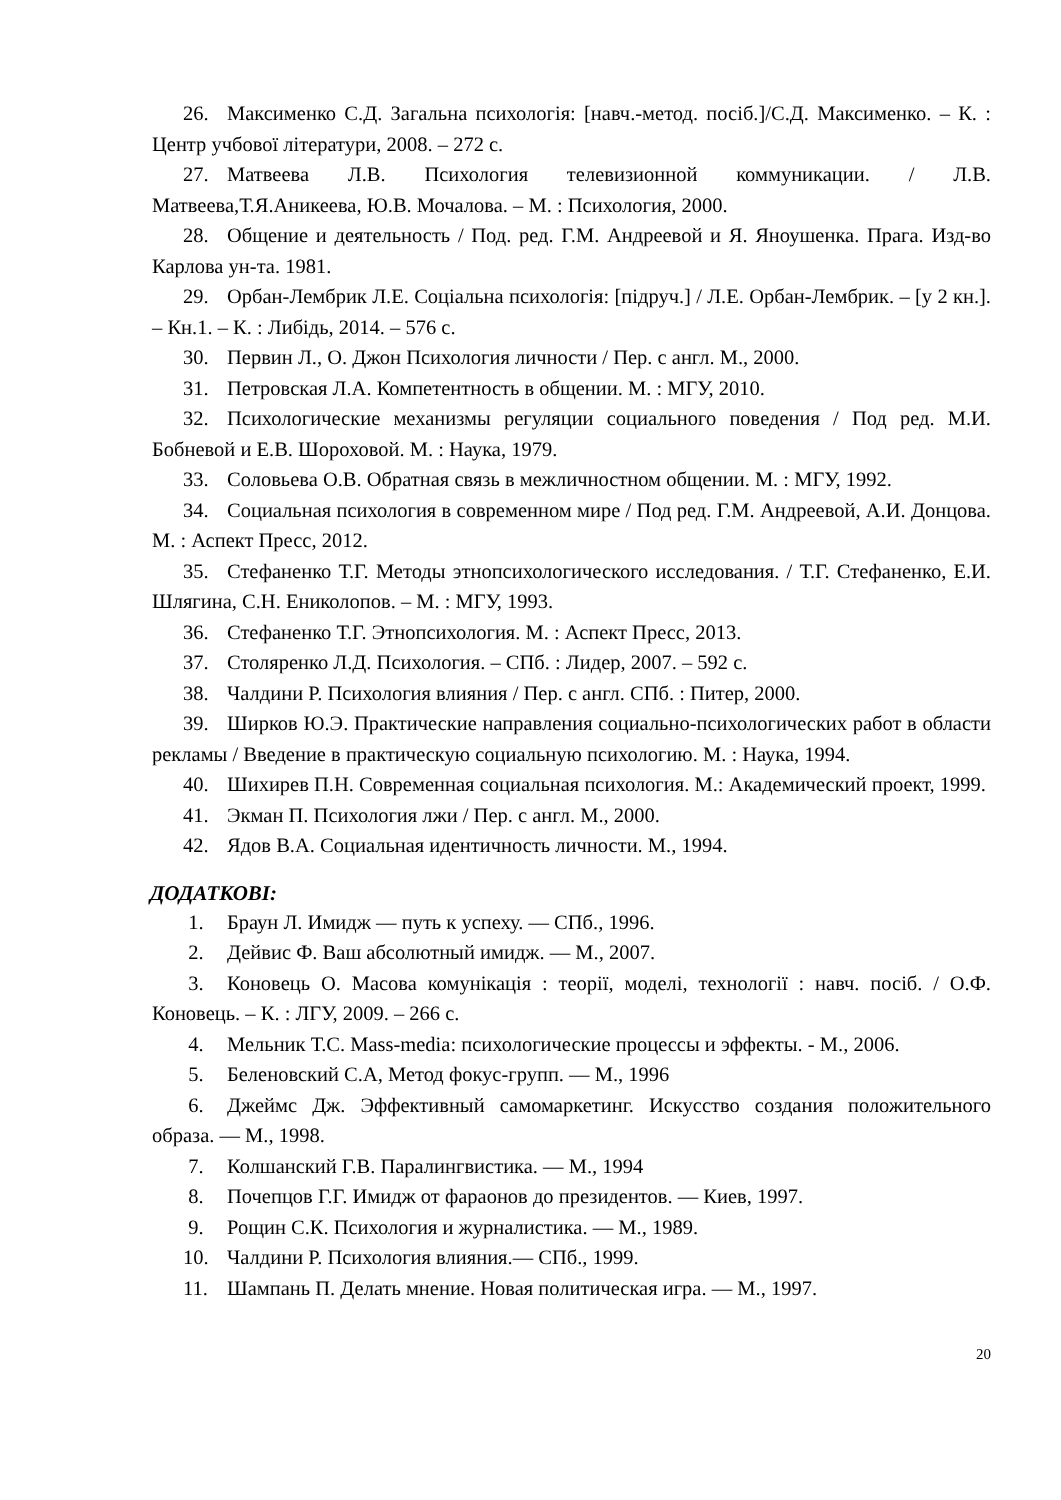26. Максименко С.Д. Загальна психологія: [навч.-метод. посіб.]/С.Д. Максименко. – К. : Центр учбової літератури, 2008. – 272 с.
27. Матвеева Л.В. Психология телевизионной коммуникации. / Л.В. Матвеева,Т.Я.Аникеева, Ю.В. Мочалова. – М. : Психология, 2000.
28. Общение и деятельность / Под. ред. Г.М. Андреевой и Я. Яноушенка. Прага. Изд-во Карлова ун-та. 1981.
29. Орбан-Лембрик Л.Е. Соціальна психологія: [підруч.] / Л.Е. Орбан-Лембрик. – [у 2 кн.]. – Кн.1. – К. : Либідь, 2014. – 576 с.
30. Первин Л., О. Джон Психология личности / Пер. с англ. М., 2000.
31. Петровская Л.А. Компетентность в общении. М. : МГУ, 2010.
32. Психологические механизмы регуляции социального поведения / Под ред. М.И. Бобневой и Е.В. Шороховой. М. : Наука, 1979.
33. Соловьева О.В. Обратная связь в межличностном общении. М. : МГУ, 1992.
34. Социальная психология в современном мире / Под ред. Г.М. Андреевой, А.И. Донцова. М. : Аспект Пресс, 2012.
35. Стефаненко Т.Г. Методы этнопсихологического исследования. / Т.Г. Стефаненко, Е.И. Шлягина, С.Н. Ениколопов. – М. : МГУ, 1993.
36. Стефаненко Т.Г. Этнопсихология. М. : Аспект Пресс, 2013.
37. Столяренко Л.Д. Психология. – СПб. : Лидер, 2007. – 592 с.
38. Чалдини Р. Психология влияния / Пер. с англ. СПб. : Питер, 2000.
39. Ширков Ю.Э. Практические направления социально-психологических работ в области рекламы / Введение в практическую социальную психологию. М. : Наука, 1994.
40. Шихирев П.Н. Современная социальная психология. М.: Академический проект, 1999.
41. Экман П. Психология лжи / Пер. с англ. М., 2000.
42. Ядов В.А. Социальная идентичность личности. М., 1994.
ДОДАТКОВІ:
1. Браун Л. Имидж — путь к успеху. — СПб., 1996.
2. Дейвис Ф. Ваш абсолютный имидж. — М., 2007.
3. Коновець О. Масова комунікація : теорії, моделі, технології : навч. посіб. / О.Ф. Коновець. – К. : ЛГУ, 2009. – 266 с.
4. Мельник Т.С. Mass-media: психологические процессы и эффекты. - М., 2006.
5. Беленовский С.А, Метод фокус-групп. — М., 1996
6. Джеймс Дж. Эффективный самомаркетинг. Искусство создания положительного образа. — М., 1998.
7. Колшанский Г.В. Паралингвистика. — М., 1994
8. Почепцов Г.Г. Имидж от фараонов до президентов. — Киев, 1997.
9. Рощин С.К. Психология и журналистика. — М., 1989.
10. Чалдини Р. Психология влияния.— СПб., 1999.
11. Шампань П. Делать мнение. Новая политическая игра. — М., 1997.
20